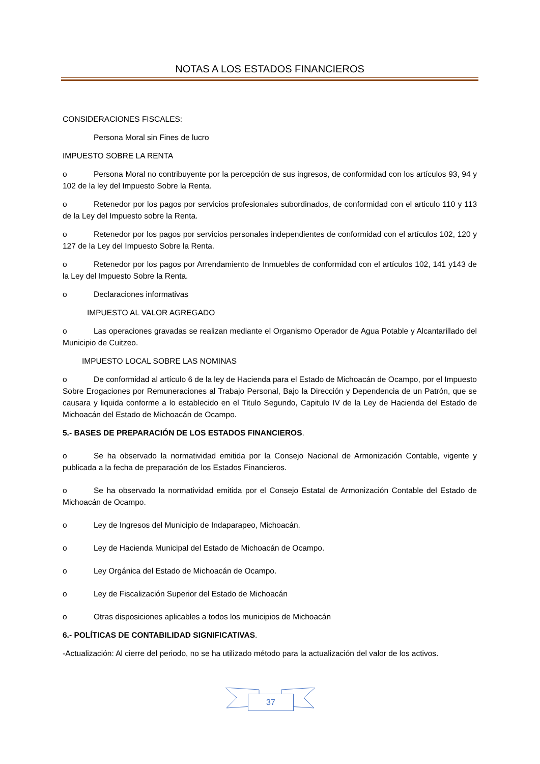NOTAS A LOS ESTADOS FINANCIEROS
CONSIDERACIONES FISCALES:
Persona Moral sin Fines de lucro
IMPUESTO SOBRE LA RENTA
o Persona Moral no contribuyente por la percepción de sus ingresos, de conformidad con los artículos 93, 94 y 102 de la ley del Impuesto Sobre la Renta.
o Retenedor por los pagos por servicios profesionales subordinados, de conformidad con el articulo 110 y 113 de la Ley del Impuesto sobre la Renta.
o Retenedor por los pagos por servicios personales independientes de conformidad con el artículos 102, 120 y 127 de la Ley del Impuesto Sobre la Renta.
o Retenedor por los pagos por Arrendamiento de Inmuebles de conformidad con el artículos 102, 141 y143 de la Ley del Impuesto Sobre la Renta.
o Declaraciones informativas
IMPUESTO AL VALOR AGREGADO
o Las operaciones gravadas se realizan mediante el Organismo Operador de Agua Potable y Alcantarillado del Municipio de Cuitzeo.
IMPUESTO LOCAL SOBRE LAS NOMINAS
o De conformidad al artículo 6 de la ley de Hacienda para el Estado de Michoacán de Ocampo, por el Impuesto Sobre Erogaciones por Remuneraciones al Trabajo Personal, Bajo la Dirección y Dependencia de un Patrón, que se causara y liquida conforme a lo establecido en el Titulo Segundo, Capitulo IV de la Ley de Hacienda del Estado de Michoacán del Estado de Michoacán de Ocampo.
5.- BASES DE PREPARACIÓN DE LOS ESTADOS FINANCIEROS.
o Se ha observado la normatividad emitida por la Consejo Nacional de Armonización Contable, vigente y publicada a la fecha de preparación de los Estados Financieros.
o Se ha observado la normatividad emitida por el Consejo Estatal de Armonización Contable del Estado de Michoacán de Ocampo.
o Ley de Ingresos del Municipio de Indaparapeo, Michoacán.
o Ley de Hacienda Municipal del Estado de Michoacán de Ocampo.
o Ley Orgánica del Estado de Michoacán de Ocampo.
o Ley de Fiscalización Superior del Estado de Michoacán
o Otras disposiciones aplicables a todos los municipios de Michoacán
6.- POLÍTICAS DE CONTABILIDAD SIGNIFICATIVAS.
-Actualización: Al cierre del periodo, no se ha utilizado método para la actualización del valor de los activos.
37